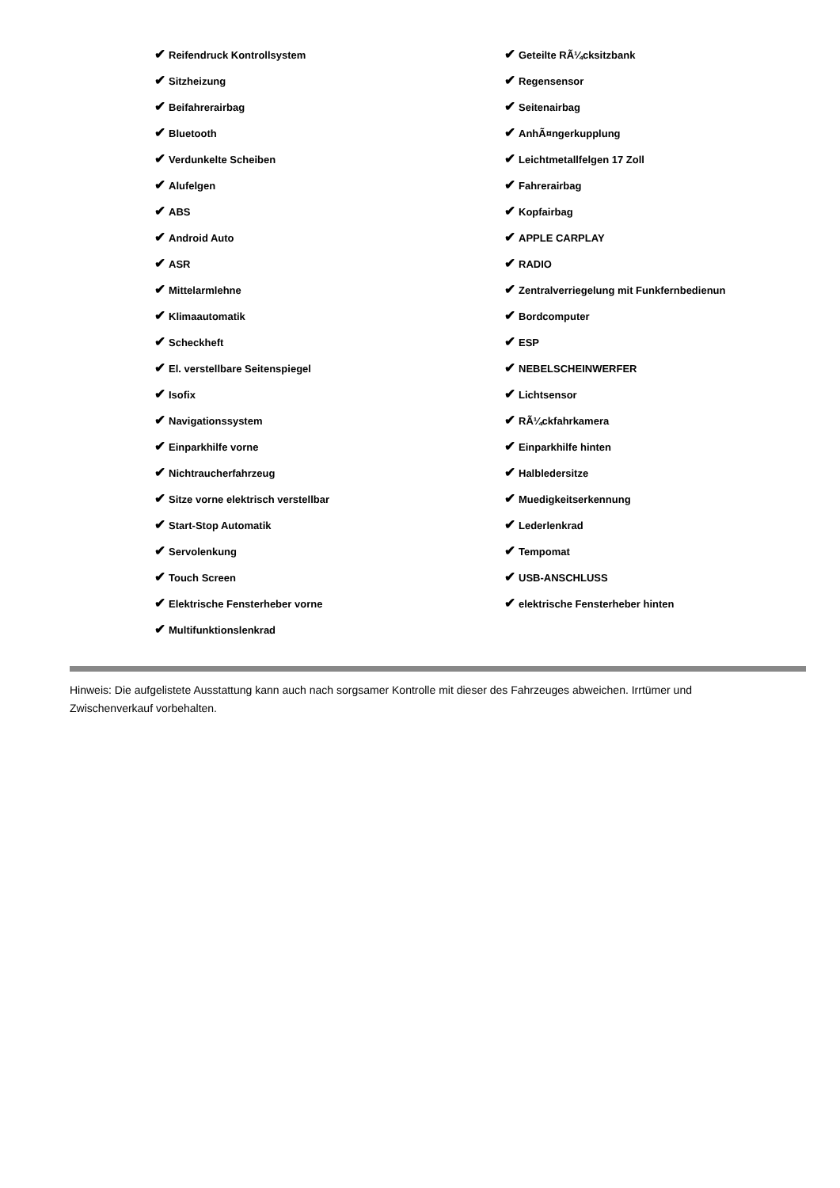| ✔ Reifendruck Kontrollsystem | ✔ Geteilte RÃ¼cksitzbank |
| ✔ Sitzheizung | ✔ Regensensor |
| ✔ Beifahrerairbag | ✔ Seitenairbag |
| ✔ Bluetooth | ✔ AnhÃ¤ngerkupplung |
| ✔ Verdunkelte Scheiben | ✔ Leichtmetallfelgen 17 Zoll |
| ✔ Alufelgen | ✔ Fahrerairbag |
| ✔ ABS | ✔ Kopfairbag |
| ✔ Android Auto | ✔ APPLE CARPLAY |
| ✔ ASR | ✔ RADIO |
| ✔ Mittelarmlehne | ✔ Zentralverriegelung mit Funkfernbedienun |
| ✔ Klimaautomatik | ✔ Bordcomputer |
| ✔ Scheckheft | ✔ ESP |
| ✔ El. verstellbare Seitenspiegel | ✔ NEBELSCHEINWERFER |
| ✔ Isofix | ✔ Lichtsensor |
| ✔ Navigationssystem | ✔ RÃ¼ckfahrkamera |
| ✔ Einparkhilfe vorne | ✔ Einparkhilfe hinten |
| ✔ Nichtraucherfahrzeug | ✔ Halbledersitze |
| ✔ Sitze vorne elektrisch verstellbar | ✔ Muedigkeitserkennung |
| ✔ Start-Stop Automatik | ✔ Lederlenkrad |
| ✔ Servolenkung | ✔ Tempomat |
| ✔ Touch Screen | ✔ USB-ANSCHLUSS |
| ✔ Elektrische Fensterheber vorne | ✔ elektrische Fensterheber hinten |
| ✔ Multifunktionslenkrad | |
Hinweis: Die aufgelistete Ausstattung kann auch nach sorgsamer Kontrolle mit dieser des Fahrzeuges abweichen. Irrtümer und Zwischenverkauf vorbehalten.